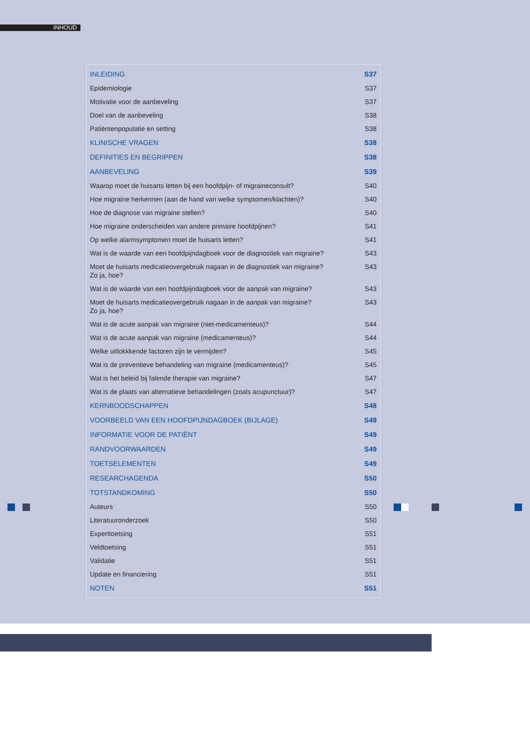INHOUD
| INLEIDING | S37 |
| Epidemiologie | S37 |
| Motivatie voor de aanbeveling | S37 |
| Doel van de aanbeveling | S38 |
| Patiëntenpopulatie en setting | S38 |
| KLINISCHE VRAGEN | S38 |
| DEFINITIES EN BEGRIPPEN | S38 |
| AANBEVELING | S39 |
| Waarop moet de huisarts letten bij een hoofdpijn- of migraineconsult? | S40 |
| Hoe migraine herkennen (aan de hand van welke symptomen/klachten)? | S40 |
| Hoe de diagnose van migraine stellen? | S40 |
| Hoe migraine onderscheiden van andere primaire hoofdpijnen? | S41 |
| Op welke alarmsymptomen moet de huisarts letten? | S41 |
| Wat is de waarde van een hoofdpijndagboek voor de diagnostiek van migraine? | S43 |
| Moet de huisarts medicatieovergebruik nagaan in de diagnostiek van migraine? Zo ja, hoe? | S43 |
| Wat is de waarde van een hoofdpijndagboek voor de aanpak van migraine? | S43 |
| Moet de huisarts medicatieovergebruik nagaan in de aanpak van migraine? Zo ja, hoe? | S43 |
| Wat is de acute aanpak van migraine (niet-medicamenteus)? | S44 |
| Wat is de acute aanpak van migraine (medicamenteus)? | S44 |
| Welke uitlokkkende factoren zijn te vermijden? | S45 |
| Wat is de preventieve behandeling van migraine (medicamenteus)? | S45 |
| Wat is het beleid bij falende therapie van migraine? | S47 |
| Wat is de plaats van alternatieve behandelingen (zoals acupunctuur)? | S47 |
| KERNBOODSCHAPPEN | S48 |
| VOORBEELD VAN EEN HOOFDPIJNDAGBOEK (BIJLAGE) | S49 |
| INFORMATIE VOOR DE PATIËNT | S49 |
| RANDVOORWAARDEN | S49 |
| TOETSELEMENTEN | S49 |
| RESEARCHAGENDA | S50 |
| TOTSTANDKOMING | S50 |
| Auteurs | S50 |
| Literatuuronderzoek | S50 |
| Experttoetsing | S51 |
| Veldtoetsing | S51 |
| Validatie | S51 |
| Update en financiering | S51 |
| NOTEN | S51 |